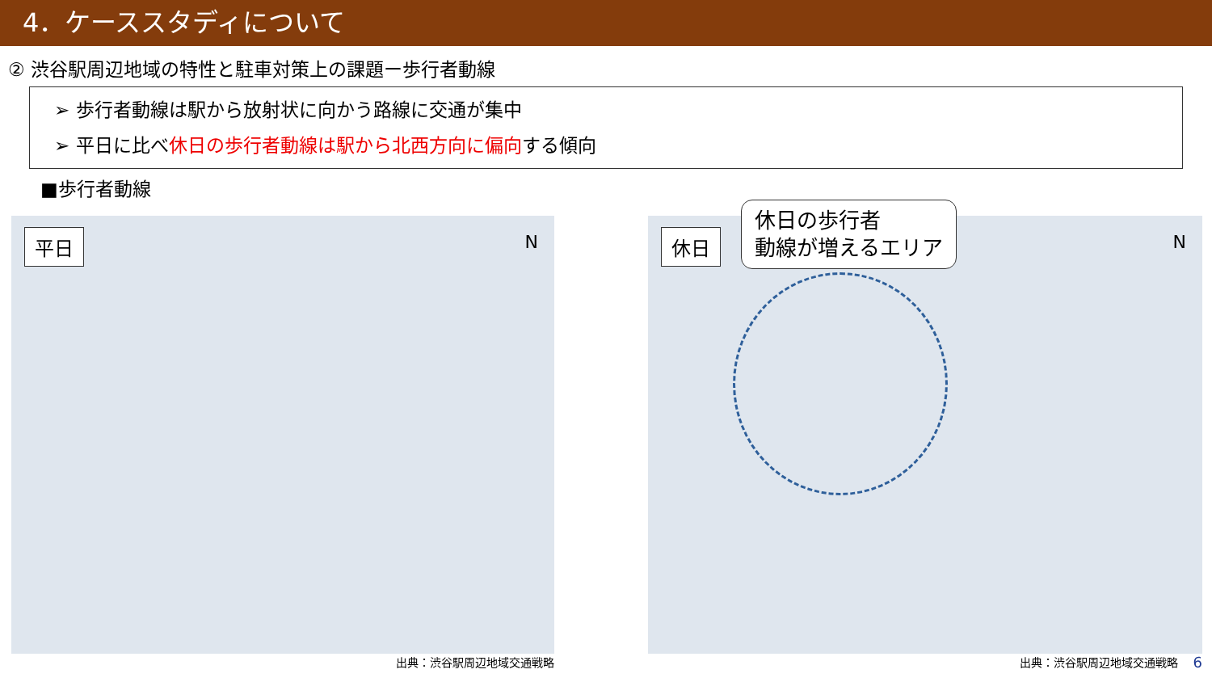4．ケーススタディについて
② 渋谷駅周辺地域の特性と駐車対策上の課題ー歩行者動線
➢ 歩行者動線は駅から放射状に向かう路線に交通が集中
➢ 平日に比べ休日の歩行者動線は駅から北西方向に偏向する傾向
■歩行者動線
平日 N
出典：渋谷駅周辺地域交通戦略
休日
休日の歩行者
動線が増えるエリア
N
出典：渋谷駅周辺地域交通戦略
6